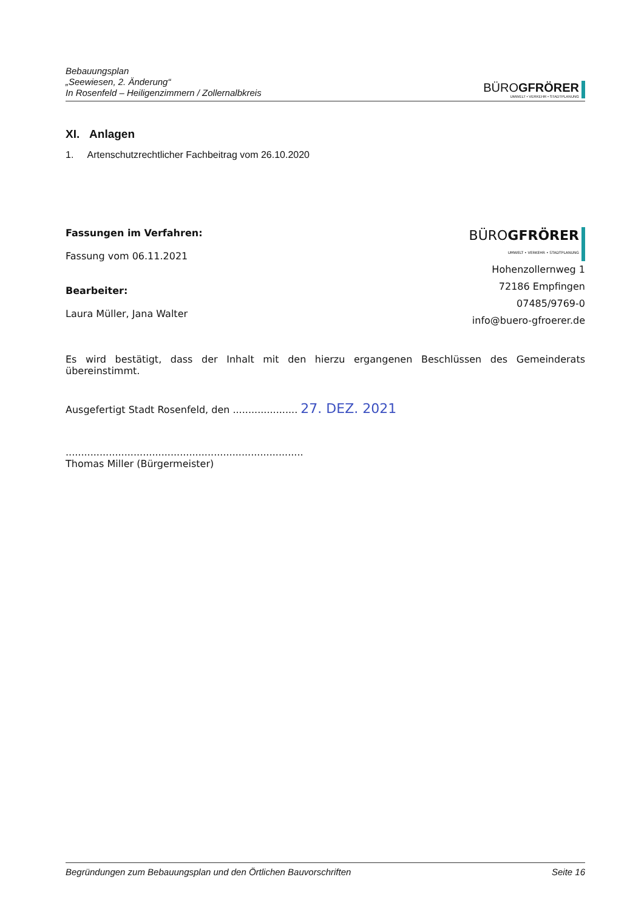Bebauungsplan
„Seewiesen, 2. Änderung“
In Rosenfeld – Heiligenzimmern / Zollernalbkreis
BÜROGFRÖRER
UMWELT • VERKEHR • STADTPLANUNG
XI. Anlagen
1. Artenschutzrechtlicher Fachbeitrag vom 26.10.2020
Fassungen im Verfahren:
Fassung vom 06.11.2021
Bearbeiter:
Laura Müller, Jana Walter
BÜROGFRÖRER
UMWELT • VERKEHR • STADTPLANUNG
Hohenzollernweg 1
72186 Empfingen
07485/9769-0
info@buero-gfroerer.de
Es wird bestätigt, dass der Inhalt mit den hierzu ergangenen Beschlüssen des Gemeinderats übereinstimmt.
Ausgefertigt Stadt Rosenfeld, den ..................... 27. DEZ. 2021
.............................................................................
Thomas Miller (Bürgermeister)
Begründungen zum Bebauungsplan und den Örtlichen Bauvorschriften Seite 16